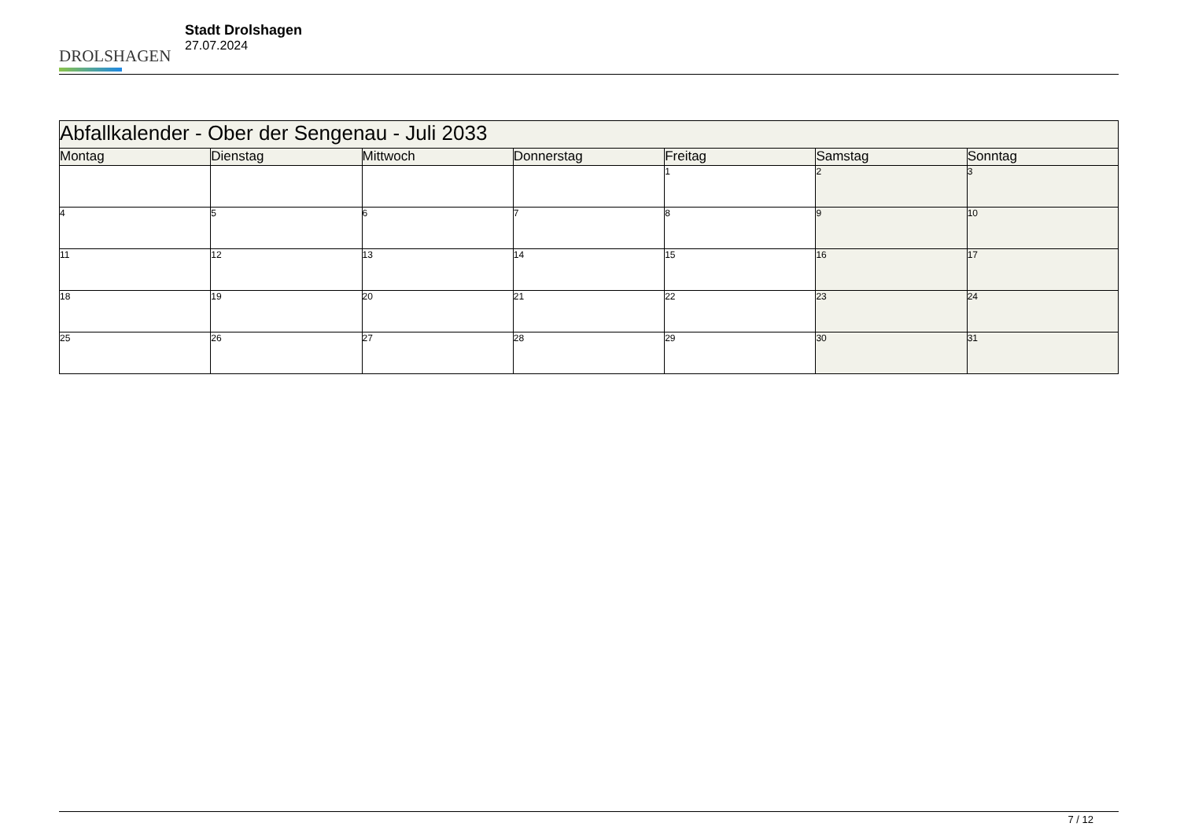DROLSHAGEN
Stadt Drolshagen
27.07.2024
| Abfallkalender - Ober der Sengenau - Juli 2033 | | | | | | |
| Montag | Dienstag | Mittwoch | Donnerstag | Freitag | Samstag | Sonntag |
| | | | | 1 | 2 | 3 |
| 4 | 5 | 6 | 7 | 8 | 9 | 10 |
| 11 | 12 | 13 | 14 | 15 | 16 | 17 |
| 18 | 19 | 20 | 21 | 22 | 23 | 24 |
| 25 | 26 | 27 | 28 | 29 | 30 | 31 |
7 / 12